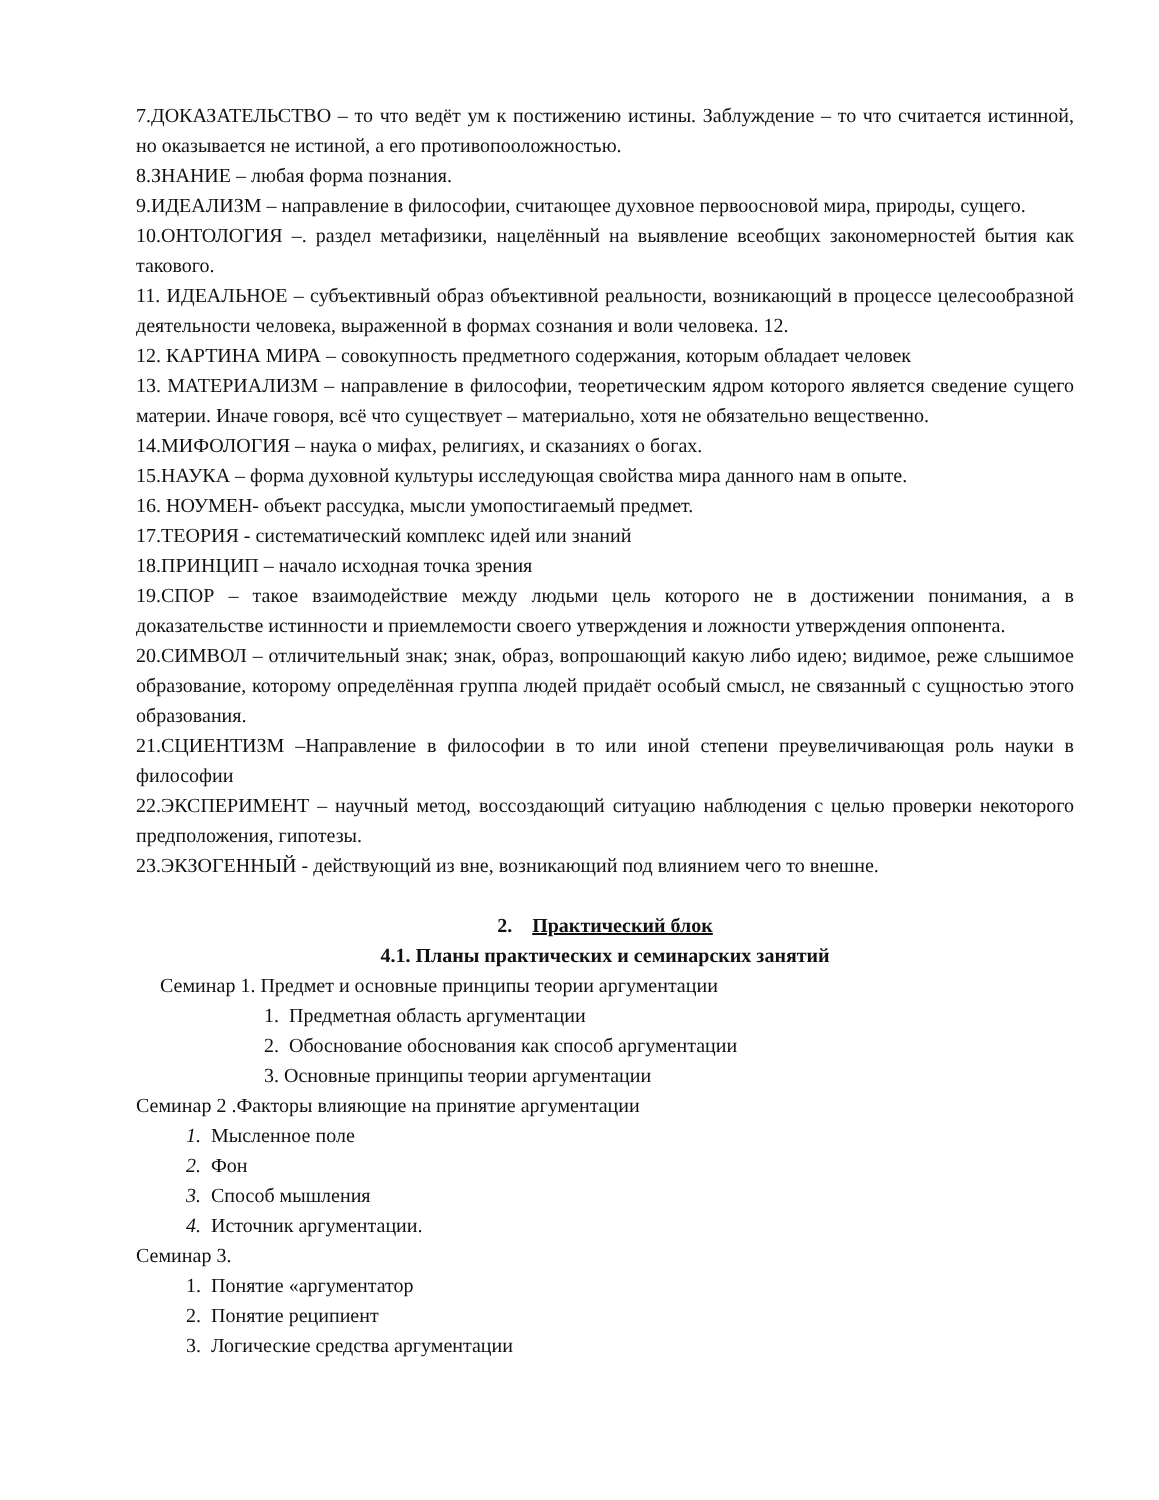7.ДОКАЗАТЕЛЬСТВО – то что ведёт ум к постижению истины. Заблуждение – то что считается истинной, но оказывается не истиной, а его противопооложностью.
8.ЗНАНИЕ – любая форма познания.
9.ИДЕАЛИЗМ – направление в философии, считающее духовное первоосновой мира, природы, сущего.
10.ОНТОЛОГИЯ –. раздел метафизики, нацелённый на выявление всеобщих закономерностей бытия как такового.
11. ИДЕАЛЬНОЕ – субъективный образ объективной реальности, возникающий в процессе целесообразной деятельности человека, выраженной в формах сознания и воли человека. 12.
12. КАРТИНА МИРА – совокупность предметного содержания, которым обладает человек
13. МАТЕРИАЛИЗМ – направление в философии, теоретическим ядром которого является сведение сущего материи. Иначе говоря, всё что существует – материально, хотя не обязательно вещественно.
14.МИФОЛОГИЯ – наука о мифах, религиях, и сказаниях о богах.
15.НАУКА – форма духовной культуры исследующая свойства мира данного нам в опыте.
16. НОУМЕН- объект рассудка, мысли умопостигаемый предмет.
17.ТЕОРИЯ - систематический комплекс идей или знаний
18.ПРИНЦИП – начало исходная точка зрения
19.СПОР – такое взаимодействие между людьми цель которого не в достижении понимания, а в доказательстве истинности и приемлемости своего утверждения и ложности утверждения оппонента.
20.СИМВОЛ – отличительный знак; знак, образ, вопрошающий какую либо идею; видимое, реже слышимое образование, которому определённая группа людей придаёт особый смысл, не связанный с сущностью этого образования.
21.СЦИЕНТИЗМ –Направление в философии в то или иной степени преувеличивающая роль науки в философии
22.ЭКСПЕРИМЕНТ – научный метод, воссоздающий ситуацию наблюдения с целью проверки некоторого предположения, гипотезы.
23.ЭКЗОГЕННЫЙ - действующий из вне, возникающий под влиянием чего то внешне.
2. Практический блок
4.1. Планы практических и семинарских занятий
Семинар 1. Предмет и основные принципы теории аргументации
1. Предметная область аргументации
2. Обоснование обоснования как способ аргументации
3. Основные принципы теории аргументации
Семинар 2 .Факторы влияющие на принятие аргументации
1. Мысленное поле
2. Фон
3. Способ мышления
4. Источник аргументации.
Семинар 3.
1. Понятие «аргументатор
2. Понятие реципиент
3. Логические средства аргументации